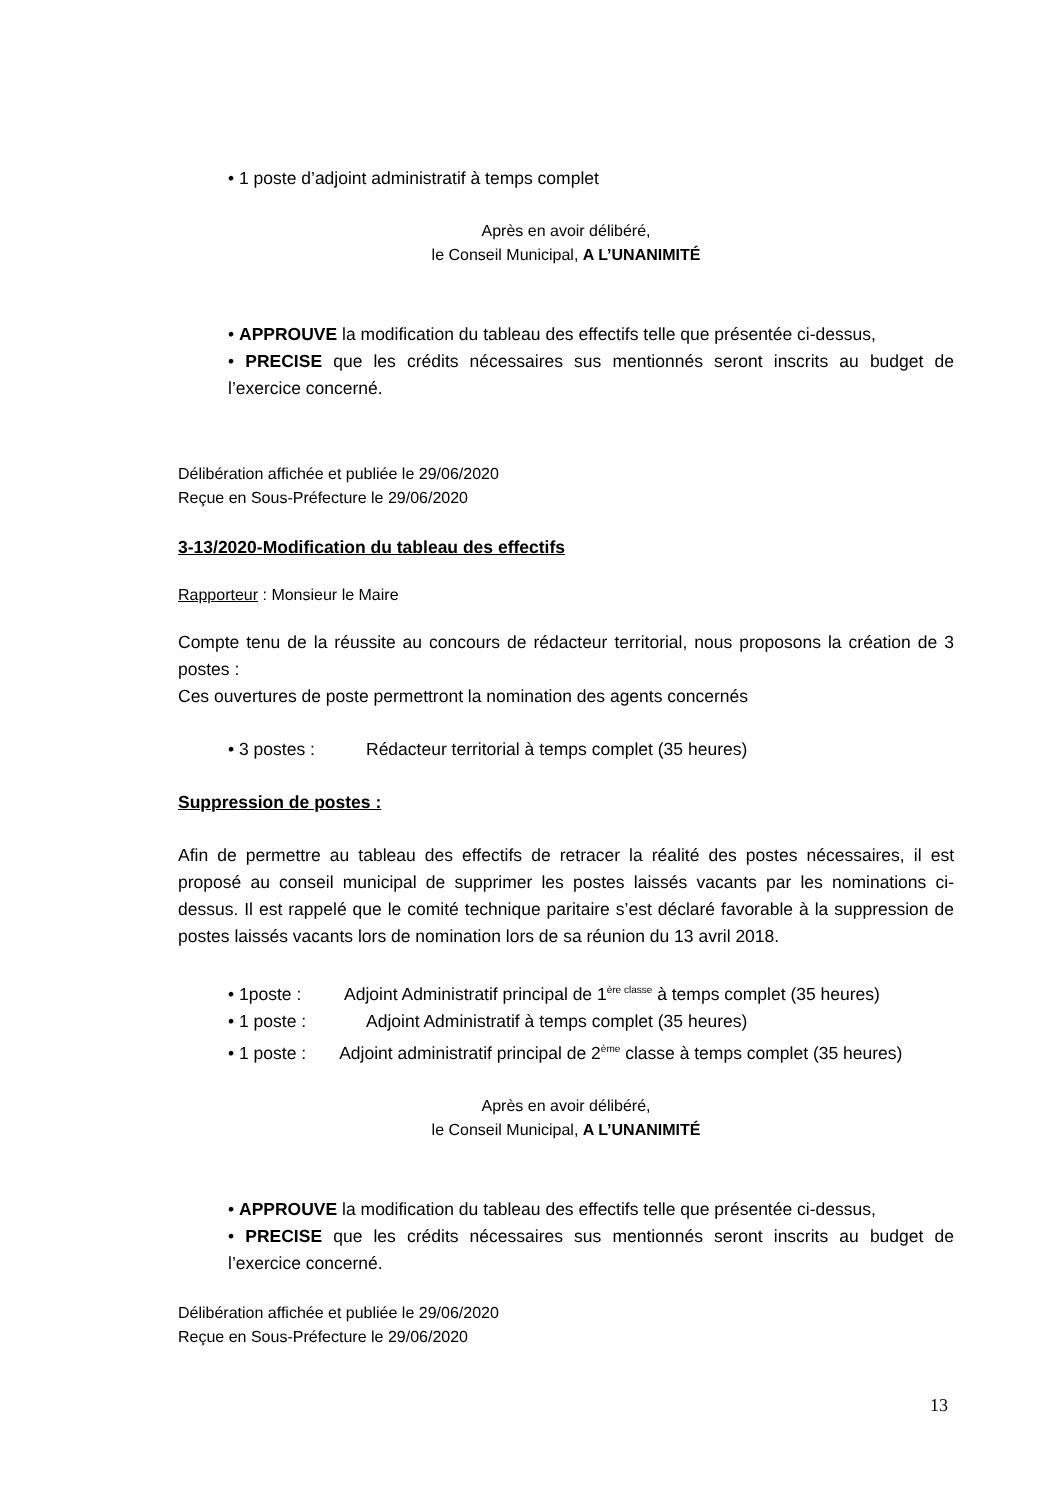• 1 poste d’adjoint administratif à temps complet
Après en avoir délibéré,
le Conseil Municipal, A L’UNANIMITÉ
• APPROUVE la modification du tableau des effectifs telle que présentée ci-dessus,
• PRECISE que les crédits nécessaires sus mentionnés seront inscrits au budget de l’exercice concerné.
Délibération affichée et publiée le 29/06/2020
Reçue en Sous-Préfecture le 29/06/2020
3-13/2020-Modification du tableau des effectifs
Rapporteur : Monsieur le Maire
Compte tenu de la réussite au concours de rédacteur territorial, nous proposons la création de 3 postes :
Ces ouvertures de poste permettront la nomination des agents concernés
• 3 postes : Rédacteur territorial à temps complet (35 heures)
Suppression de postes :
Afin de permettre au tableau des effectifs de retracer la réalité des postes nécessaires, il est proposé au conseil municipal de supprimer les postes laissés vacants par les nominations ci-dessus. Il est rappelé que le comité technique paritaire s’est déclaré favorable à la suppression de postes laissés vacants lors de nomination lors de sa réunion du 13 avril 2018.
• 1poste : Adjoint Administratif principal de 1<sup>ère classe</sup> à temps complet (35 heures)
• 1 poste : Adjoint Administratif à temps complet (35 heures)
• 1 poste : Adjoint administratif principal de 2<sup>ème</sup> classe à temps complet (35 heures)
Après en avoir délibéré,
le Conseil Municipal, A L’UNANIMITÉ
• APPROUVE la modification du tableau des effectifs telle que présentée ci-dessus,
• PRECISE que les crédits nécessaires sus mentionnés seront inscrits au budget de l’exercice concerné.
Délibération affichée et publiée le 29/06/2020
Reçue en Sous-Préfecture le 29/06/2020
13